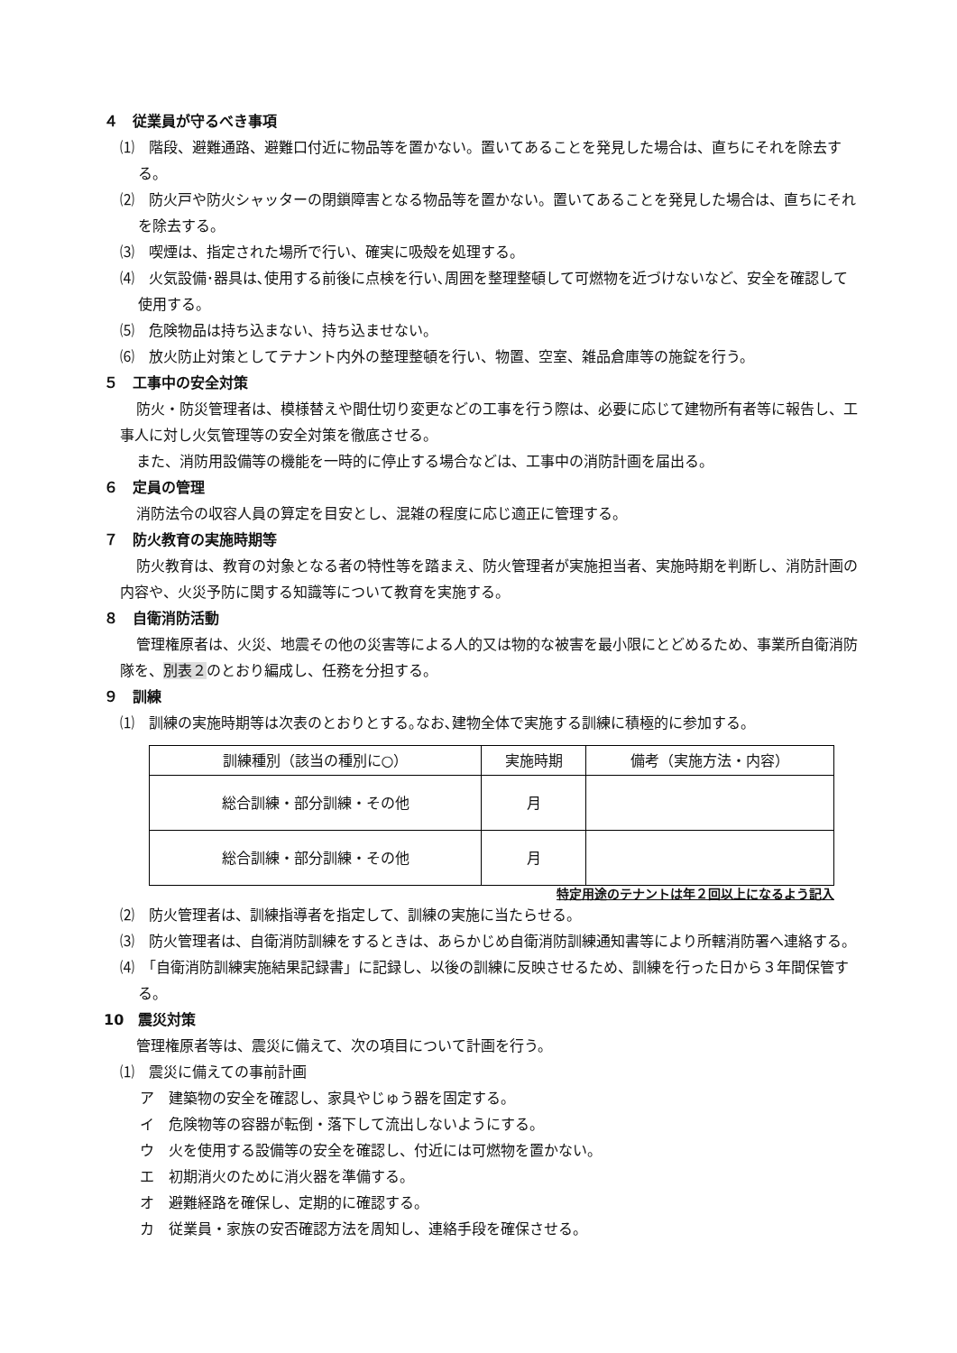４　従業員が守るべき事項
⑴　階段、避難通路、避難口付近に物品等を置かない。置いてあることを発見した場合は、直ちにそれを除去する。
⑵　防火戸や防火シャッターの閉鎖障害となる物品等を置かない。置いてあることを発見した場合は、直ちにそれを除去する。
⑶　喫煙は、指定された場所で行い、確実に吸殻を処理する。
⑷　火気設備･器具は､使用する前後に点検を行い､周囲を整理整頓して可燃物を近づけないなど、安全を確認して使用する。
⑸　危険物品は持ち込まない、持ち込ませない。
⑹　放火防止対策としてテナント内外の整理整頓を行い、物置、空室、雑品倉庫等の施錠を行う。
５　工事中の安全対策
防火・防災管理者は、模様替えや間仕切り変更などの工事を行う際は、必要に応じて建物所有者等に報告し、工事人に対し火気管理等の安全対策を徹底させる。
また、消防用設備等の機能を一時的に停止する場合などは、工事中の消防計画を届出る。
６　定員の管理
消防法令の収容人員の算定を目安とし、混雑の程度に応じ適正に管理する。
７　防火教育の実施時期等
防火教育は、教育の対象となる者の特性等を踏まえ、防火管理者が実施担当者、実施時期を判断し、消防計画の内容や、火災予防に関する知識等について教育を実施する。
８　自衛消防活動
管理権原者は、火災、地震その他の災害等による人的又は物的な被害を最小限にとどめるため、事業所自衛消防隊を、別表２のとおり編成し、任務を分担する。
９　訓練
⑴　訓練の実施時期等は次表のとおりとする｡なお､建物全体で実施する訓練に積極的に参加する。
| 訓練種別（該当の種別に○） | 実施時期 | 備考（実施方法・内容） |
| 総合訓練・部分訓練・その他 | 月 | |
| 総合訓練・部分訓練・その他 | 月 | |
特定用途のテナントは年２回以上になるよう記入
⑵　防火管理者は、訓練指導者を指定して、訓練の実施に当たらせる。
⑶　防火管理者は、自衛消防訓練をするときは、あらかじめ自衛消防訓練通知書等により所轄消防署へ連絡する。
⑷　「自衛消防訓練実施結果記録書」に記録し、以後の訓練に反映させるため、訓練を行った日から３年間保管する。
10　震災対策
管理権原者等は、震災に備えて、次の項目について計画を行う。
⑴　震災に備えての事前計画
ア　建築物の安全を確認し、家具やじゅう器を固定する。
イ　危険物等の容器が転倒・落下して流出しないようにする。
ウ　火を使用する設備等の安全を確認し、付近には可燃物を置かない。
エ　初期消火のために消火器を準備する。
オ　避難経路を確保し、定期的に確認する。
カ　従業員・家族の安否確認方法を周知し、連絡手段を確保させる。